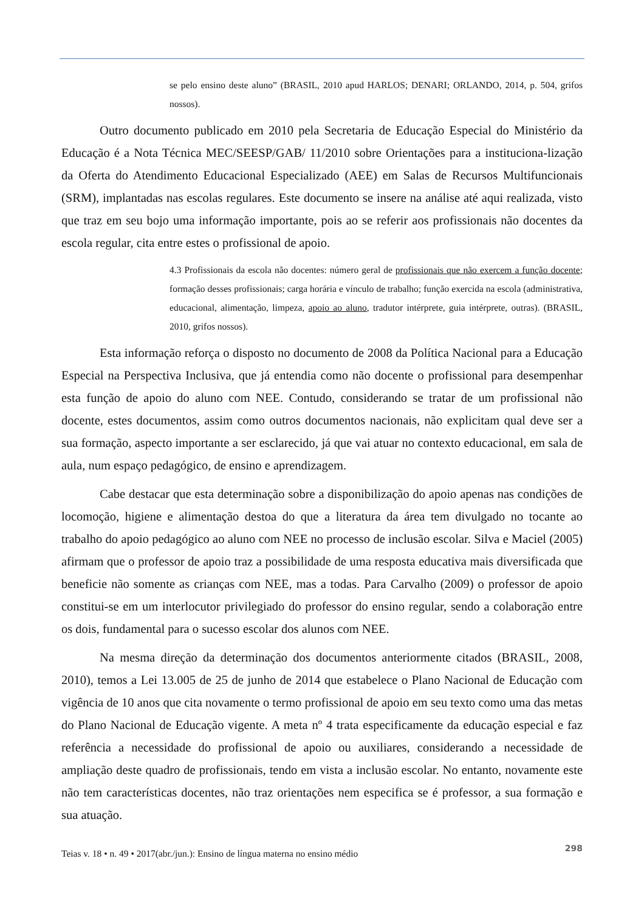se pelo ensino deste aluno” (BRASIL, 2010 apud HARLOS; DENARI; ORLANDO, 2014, p. 504, grifos nossos).
Outro documento publicado em 2010 pela Secretaria de Educação Especial do Ministério da Educação é a Nota Técnica MEC/SEESP/GAB/ 11/2010 sobre Orientações para a instituciona-lização da Oferta do Atendimento Educacional Especializado (AEE) em Salas de Recursos Multifuncionais (SRM), implantadas nas escolas regulares. Este documento se insere na análise até aqui realizada, visto que traz em seu bojo uma informação importante, pois ao se referir aos profissionais não docentes da escola regular, cita entre estes o profissional de apoio.
4.3 Profissionais da escola não docentes: número geral de profissionais que não exercem a função docente; formação desses profissionais; carga horária e vínculo de trabalho; função exercida na escola (administrativa, educacional, alimentação, limpeza, apoio ao aluno, tradutor intérprete, guia intérprete, outras). (BRASIL, 2010, grifos nossos).
Esta informação reforça o disposto no documento de 2008 da Política Nacional para a Educação Especial na Perspectiva Inclusiva, que já entendia como não docente o profissional para desempenhar esta função de apoio do aluno com NEE. Contudo, considerando se tratar de um profissional não docente, estes documentos, assim como outros documentos nacionais, não explicitam qual deve ser a sua formação, aspecto importante a ser esclarecido, já que vai atuar no contexto educacional, em sala de aula, num espaço pedagógico, de ensino e aprendizagem.
Cabe destacar que esta determinação sobre a disponibilização do apoio apenas nas condições de locomoção, higiene e alimentação destoa do que a literatura da área tem divulgado no tocante ao trabalho do apoio pedagógico ao aluno com NEE no processo de inclusão escolar. Silva e Maciel (2005) afirmam que o professor de apoio traz a possibilidade de uma resposta educativa mais diversificada que beneficie não somente as crianças com NEE, mas a todas. Para Carvalho (2009) o professor de apoio constitui-se em um interlocutor privilegiado do professor do ensino regular, sendo a colaboração entre os dois, fundamental para o sucesso escolar dos alunos com NEE.
Na mesma direção da determinação dos documentos anteriormente citados (BRASIL, 2008, 2010), temos a Lei 13.005 de 25 de junho de 2014 que estabelece o Plano Nacional de Educação com vigência de 10 anos que cita novamente o termo profissional de apoio em seu texto como uma das metas do Plano Nacional de Educação vigente. A meta nº 4 trata especificamente da educação especial e faz referência a necessidade do profissional de apoio ou auxiliares, considerando a necessidade de ampliação deste quadro de profissionais, tendo em vista a inclusão escolar. No entanto, novamente este não tem características docentes, não traz orientações nem especifica se é professor, a sua formação e sua atuação.
Teias v. 18 • n. 49 • 2017(abr./jun.): Ensino de língua materna no ensino médio 298